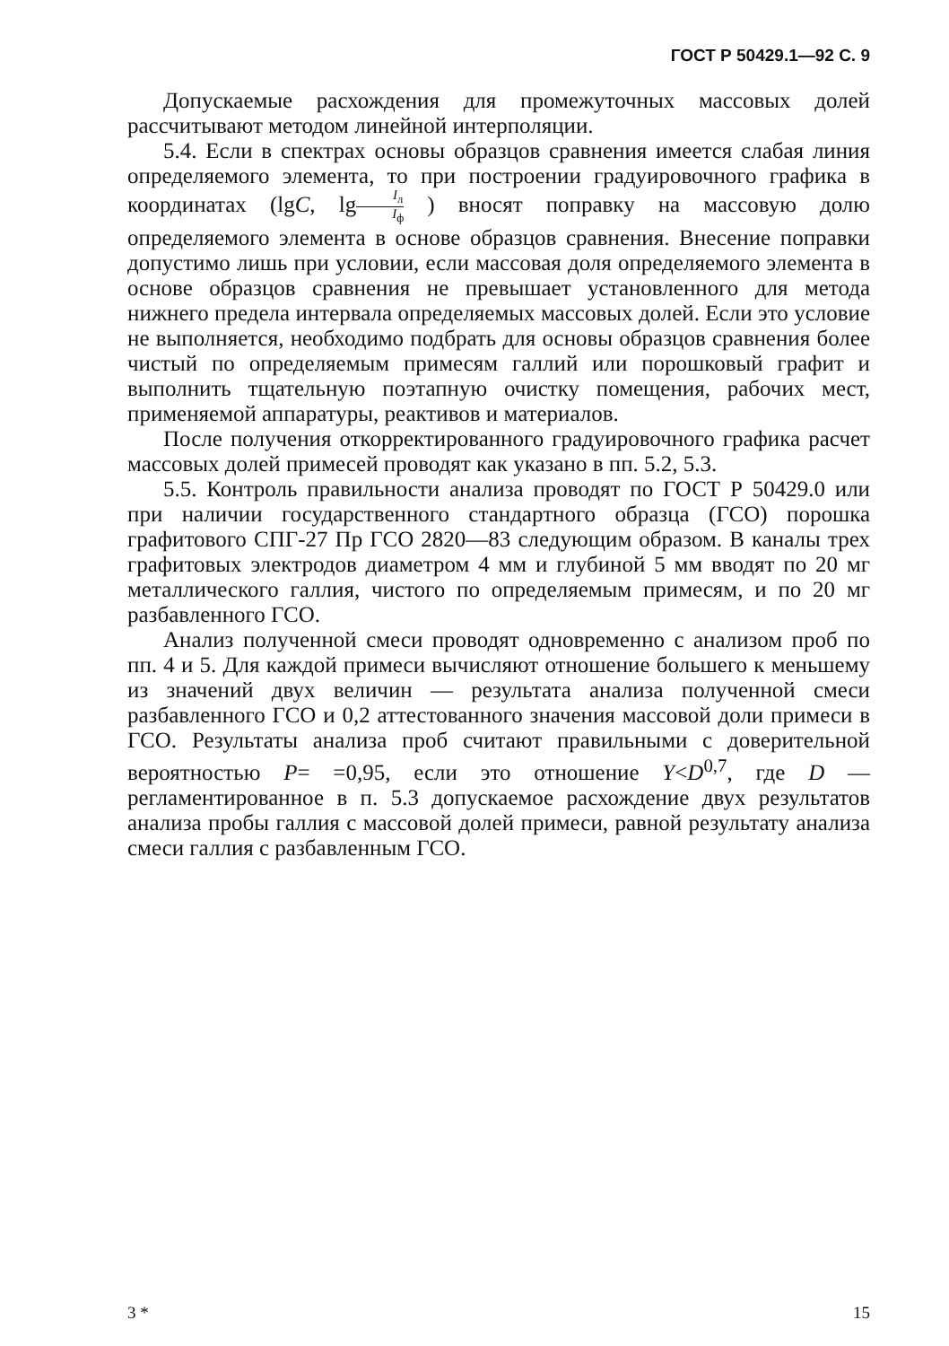ГОСТ Р 50429.1—92 С. 9
Допускаемые расхождения для промежуточных массовых долей рассчитывают методом линейной интерполяции.
5.4. Если в спектрах основы образцов сравнения имеется слабая линия определяемого элемента, то при построении градуировочного графика в координатах (lgC, lgI<sub>л</sub> I<sub>ф</sub> ) вносят поправку на массовую долю определяемого элемента в основе образцов сравнения. Внесение поправки допустимо лишь при условии, если массовая доля определяемого элемента в основе образцов сравнения не превышает установленного для метода нижнего предела интервала определяемых массовых долей. Если это условие не выполняется, необходимо подбрать для основы образцов сравнения более чистый по определяемым примесям галлий или порошковый графит и выполнить тщательную поэтапную очистку помещения, рабочих мест, применяемой аппаратуры, реактивов и материалов.
После получения откорректированного градуировочного графика расчет массовых долей примесей проводят как указано в пп. 5.2, 5.3.
5.5. Контроль правильности анализа проводят по ГОСТ Р 50429.0 или при наличии государственного стандартного образца (ГСО) порошка графитового СПГ-27 Пр ГСО 2820—83 следующим образом. В каналы трех графитовых электродов диаметром 4 мм и глубиной 5 мм вводят по 20 мг металлического галлия, чистого по определяемым примесям, и по 20 мг разбавленного ГСО.
Анализ полученной смеси проводят одновременно с анализом проб по пп. 4 и 5. Для каждой примеси вычисляют отношение большего к меньшему из значений двух величин — результата анализа полученной смеси разбавленного ГСО и 0,2 аттестованного значения массовой доли примеси в ГСО. Результаты анализа проб считают правильными с доверительной вероятностью P= =0,95, если это отношение Y<D<sup>0,7</sup>, где D — регламентированное в п. 5.3 допускаемое расхождение двух результатов анализа пробы галлия с массовой долей примеси, равной результату анализа смеси галлия с разбавленным ГСО.
3 * 15